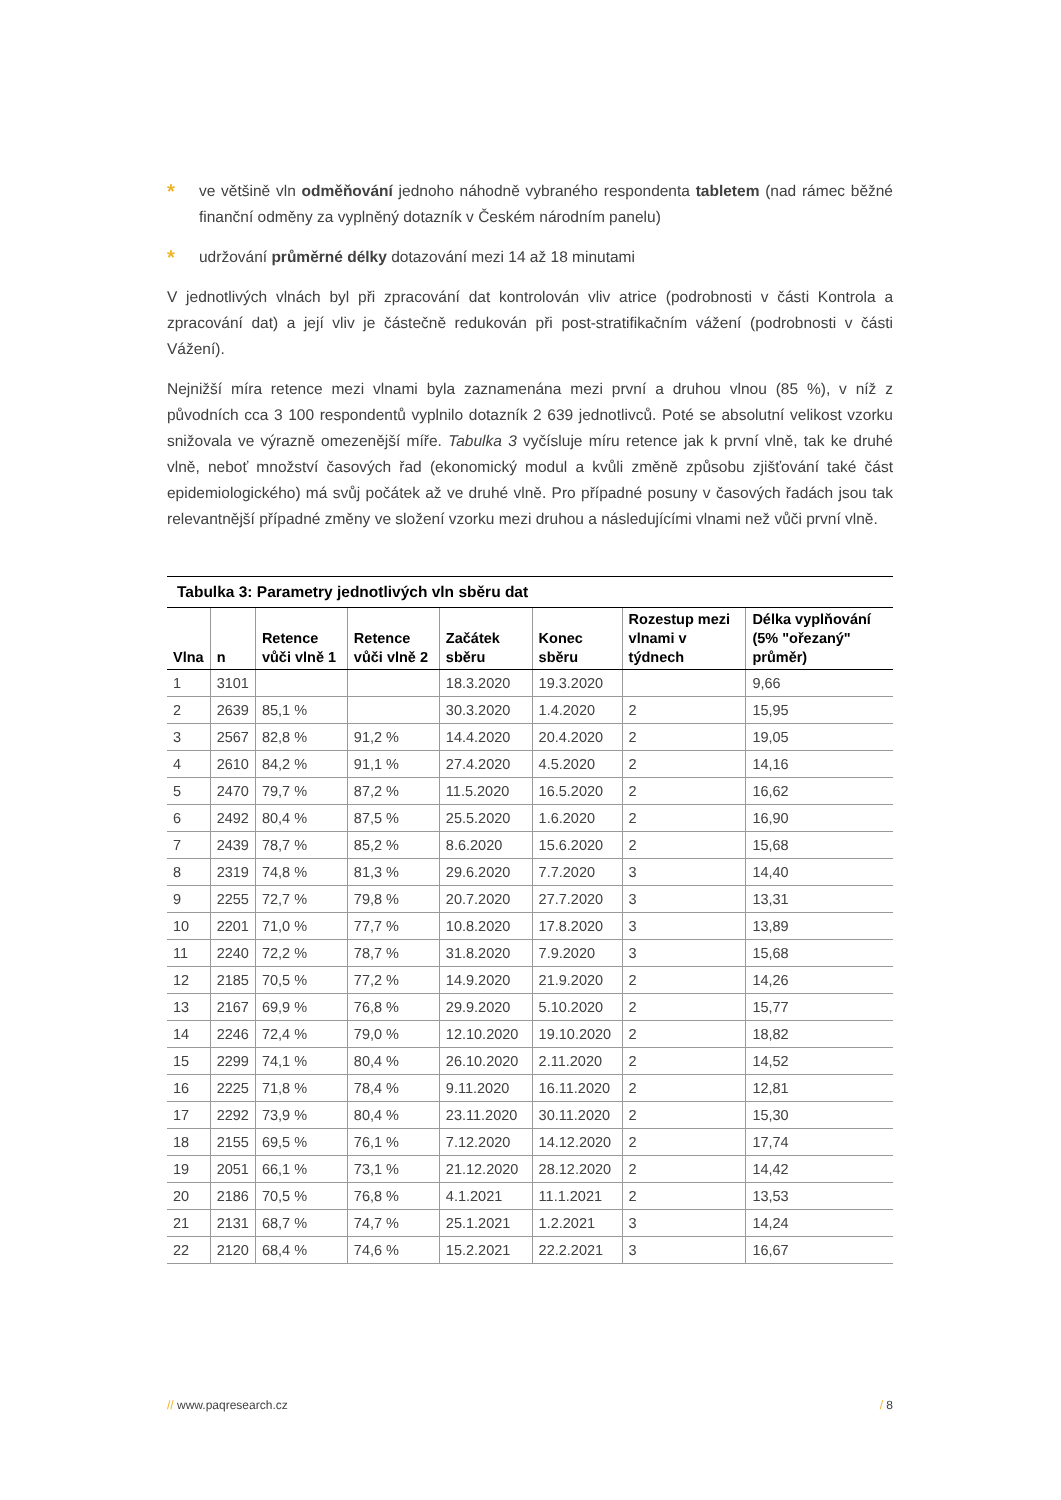* ve většině vln odměňování jednoho náhodně vybraného respondenta tabletem (nad rámec běžné finanční odměny za vyplněný dotazník v Českém národním panelu)
* udržování průměrné délky dotazování mezi 14 až 18 minutami
V jednotlivých vlnách byl při zpracování dat kontrolován vliv atrice (podrobnosti v části Kontrola a zpracování dat) a její vliv je částečně redukován při post-stratifikačním vážení (podrobnosti v části Vážení).
Nejnižší míra retence mezi vlnami byla zaznamenána mezi první a druhou vlnou (85 %), v níž z původních cca 3 100 respondentů vyplnilo dotazník 2 639 jednotlivců. Poté se absolutní velikost vzorku snižovala ve výrazně omezenější míře. Tabulka 3 vyčísluje míru retence jak k první vlně, tak ke druhé vlně, neboť množství časových řad (ekonomický modul a kvůli změně způsobu zjišťování také část epidemiologického) má svůj počátek až ve druhé vlně. Pro případné posuny v časových řadách jsou tak relevantnější případné změny ve složení vzorku mezi druhou a následujícími vlnami než vůči první vlně.
Tabulka 3: Parametry jednotlivých vln sběru dat
| Vlna | n | Retence vůči vlně 1 | Retence vůči vlně 2 | Začátek sběru | Konec sběru | Rozestup mezi vlnami v týdnech | Délka vyplňování (5% "ořezaný" průměr) |
| --- | --- | --- | --- | --- | --- | --- | --- |
| 1 | 3101 | | | 18.3.2020 | 19.3.2020 | | 9,66 |
| 2 | 2639 | 85,1 % | | 30.3.2020 | 1.4.2020 | 2 | 15,95 |
| 3 | 2567 | 82,8 % | 91,2 % | 14.4.2020 | 20.4.2020 | 2 | 19,05 |
| 4 | 2610 | 84,2 % | 91,1 % | 27.4.2020 | 4.5.2020 | 2 | 14,16 |
| 5 | 2470 | 79,7 % | 87,2 % | 11.5.2020 | 16.5.2020 | 2 | 16,62 |
| 6 | 2492 | 80,4 % | 87,5 % | 25.5.2020 | 1.6.2020 | 2 | 16,90 |
| 7 | 2439 | 78,7 % | 85,2 % | 8.6.2020 | 15.6.2020 | 2 | 15,68 |
| 8 | 2319 | 74,8 % | 81,3 % | 29.6.2020 | 7.7.2020 | 3 | 14,40 |
| 9 | 2255 | 72,7 % | 79,8 % | 20.7.2020 | 27.7.2020 | 3 | 13,31 |
| 10 | 2201 | 71,0 % | 77,7 % | 10.8.2020 | 17.8.2020 | 3 | 13,89 |
| 11 | 2240 | 72,2 % | 78,7 % | 31.8.2020 | 7.9.2020 | 3 | 15,68 |
| 12 | 2185 | 70,5 % | 77,2 % | 14.9.2020 | 21.9.2020 | 2 | 14,26 |
| 13 | 2167 | 69,9 % | 76,8 % | 29.9.2020 | 5.10.2020 | 2 | 15,77 |
| 14 | 2246 | 72,4 % | 79,0 % | 12.10.2020 | 19.10.2020 | 2 | 18,82 |
| 15 | 2299 | 74,1 % | 80,4 % | 26.10.2020 | 2.11.2020 | 2 | 14,52 |
| 16 | 2225 | 71,8 % | 78,4 % | 9.11.2020 | 16.11.2020 | 2 | 12,81 |
| 17 | 2292 | 73,9 % | 80,4 % | 23.11.2020 | 30.11.2020 | 2 | 15,30 |
| 18 | 2155 | 69,5 % | 76,1 % | 7.12.2020 | 14.12.2020 | 2 | 17,74 |
| 19 | 2051 | 66,1 % | 73,1 % | 21.12.2020 | 28.12.2020 | 2 | 14,42 |
| 20 | 2186 | 70,5 % | 76,8 % | 4.1.2021 | 11.1.2021 | 2 | 13,53 |
| 21 | 2131 | 68,7 % | 74,7 % | 25.1.2021 | 1.2.2021 | 3 | 14,24 |
| 22 | 2120 | 68,4 % | 74,6 % | 15.2.2021 | 22.2.2021 | 3 | 16,67 |
// www.paqresearch.cz / 8